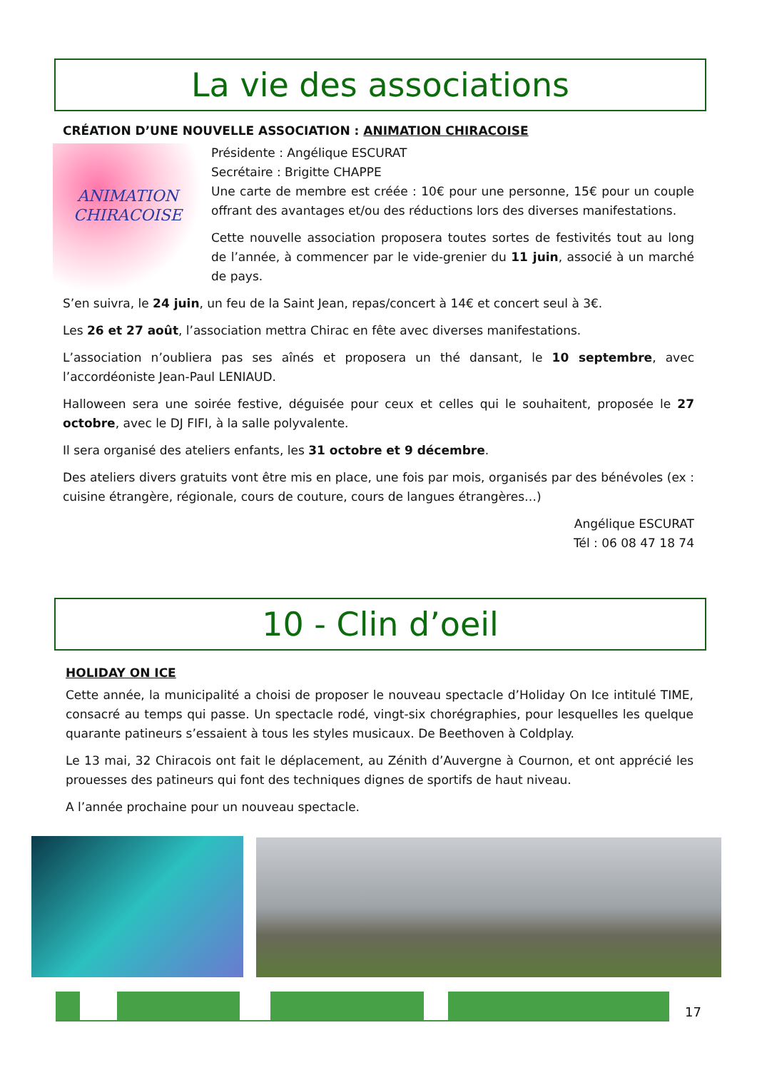La vie des associations
CRÉATION D’UNE NOUVELLE ASSOCIATION : ANIMATION CHIRACOISE
ANIMATION
CHIRACOISE
Présidente : Angélique ESCURAT
Secrétaire : Brigitte CHAPPE
Une carte de membre est créée : 10€ pour une personne, 15€ pour un couple offrant des avantages et/ou des réductions lors des diverses manifestations.
Cette nouvelle association proposera toutes sortes de festivités tout au long de l’année, à commencer par le vide-grenier du 11 juin, associé à un marché de pays.
S’en suivra, le 24 juin, un feu de la Saint Jean, repas/concert à 14€ et concert seul à 3€.
Les 26 et 27 août, l’association mettra Chirac en fête avec diverses manifestations.
L’association n’oubliera pas ses aînés et proposera un thé dansant, le 10 septembre, avec l’accordéoniste Jean-Paul LENIAUD.
Halloween sera une soirée festive, déguisée pour ceux et celles qui le souhaitent, proposée le 27 octobre, avec le DJ FIFI, à la salle polyvalente.
Il sera organisé des ateliers enfants, les 31 octobre et 9 décembre.
Des ateliers divers gratuits vont être mis en place, une fois par mois, organisés par des bénévoles (ex : cuisine étrangère, régionale, cours de couture, cours de langues étrangères…)
Angélique ESCURAT
Tél : 06 08 47 18 74
10 - Clin d’oeil
HOLIDAY ON ICE
Cette année, la municipalité a choisi de proposer le nouveau spectacle d’Holiday On Ice intitulé TIME, consacré au temps qui passe. Un spectacle rodé, vingt-six chorégraphies, pour lesquelles les quelque quarante patineurs s’essaient à tous les styles musicaux. De Beethoven à Coldplay.
Le 13 mai, 32 Chiracois ont fait le déplacement, au Zénith d’Auvergne à Cournon, et ont apprécié les prouesses des patineurs qui font des techniques dignes de sportifs de haut niveau.
A l’année prochaine pour un nouveau spectacle.
17